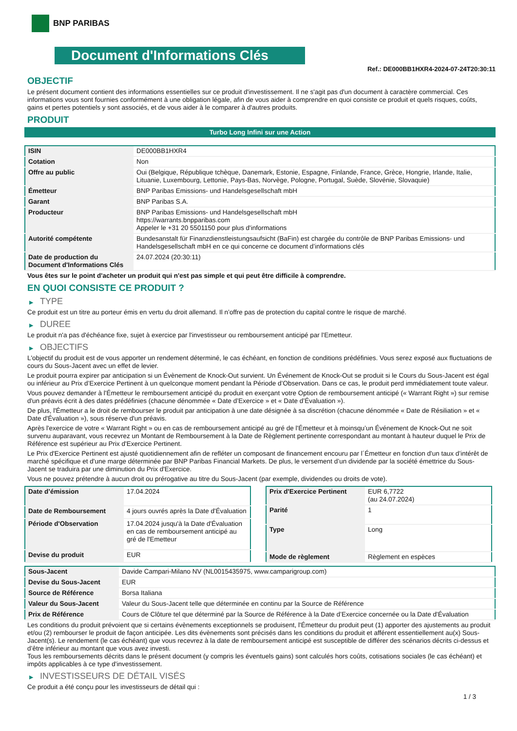BNP PARIBAS
Document d'Informations Clés
Ref.: DE000BB1HXR4-2024-07-24T20:30:11
OBJECTIF
Le présent document contient des informations essentielles sur ce produit d'investissement. Il ne s'agit pas d'un document à caractère commercial. Ces informations vous sont fournies conformément à une obligation légale, afin de vous aider à comprendre en quoi consiste ce produit et quels risques, coûts, gains et pertes potentiels y sont associés, et de vous aider à le comparer à d'autres produits.
PRODUIT
Turbo Long Infini sur une Action
| ISIN | DE000BB1HXR4 |
| Cotation | Non |
| Offre au public | Oui (Belgique, République tchèque, Danemark, Estonie, Espagne, Finlande, France, Grèce, Hongrie, Irlande, Italie, Lituanie, Luxembourg, Lettonie, Pays-Bas, Norvège, Pologne, Portugal, Suède, Slovénie, Slovaquie) |
| Émetteur | BNP Paribas Emissions- und Handelsgesellschaft mbH |
| Garant | BNP Paribas S.A. |
| Producteur | BNP Paribas Emissions- und Handelsgesellschaft mbH https://warrants.bnpparibas.com Appeler le +31 20 5501150 pour plus d'informations |
| Autorité compétente | Bundesanstalt für Finanzdienstleistungsaufsicht (BaFin) est chargée du contrôle de BNP Paribas Emissions- und Handelsgesellschaft mbH en ce qui concerne ce document d’informations clés |
| Date de production du Document d'Informations Clés | 24.07.2024 (20:30:11) |
Vous êtes sur le point d'acheter un produit qui n'est pas simple et qui peut être difficile à comprendre.
EN QUOI CONSISTE CE PRODUIT ?
▶ TYPE
Ce produit est un titre au porteur émis en vertu du droit allemand. Il n’offre pas de protection du capital contre le risque de marché.
▶ DUREE
Le produit n'a pas d'échéance fixe, sujet à exercice par l'investisseur ou remboursement anticipé par l'Emetteur.
▶ OBJECTIFS
L'objectif du produit est de vous apporter un rendement déterminé, le cas échéant, en fonction de conditions prédéfinies. Vous serez exposé aux fluctuations de cours du Sous-Jacent avec un effet de levier.
Le produit pourra expirer par anticipation si un Évènement de Knock-Out survient. Un Événement de Knock-Out se produit si le Cours du Sous-Jacent est égal ou inférieur au Prix d’Exercice Pertinent à un quelconque moment pendant la Période d’Observation. Dans ce cas, le produit perd immédiatement toute valeur.
Vous pouvez demander à l'Émetteur le remboursement anticipé du produit en exerçant votre Option de remboursement anticipé (« Warrant Right ») sur remise d'un préavis écrit à des dates prédéfinies (chacune dénommée « Date d’Exercice » et « Date d’Évaluation »).
De plus, l'Émetteur a le droit de rembourser le produit par anticipation à une date désignée à sa discrétion (chacune dénommée « Date de Résiliation » et « Date d'Évaluation »), sous réserve d'un préavis.
Après l'exercice de votre « Warrant Right » ou en cas de remboursement anticipé au gré de l'Émetteur et à moinsqu’un Événement de Knock-Out ne soit survenu auparavant, vous recevrez un Montant de Remboursement à la Date de Règlement pertinente correspondant au montant à hauteur duquel le Prix de Référence est supérieur au Prix d'Exercice Pertinent.
Le Prix d'Exercice Pertinent est ajusté quotidiennement afin de refléter un composant de financement encouru par l´Émetteur en fonction d'un taux d’intérêt de marché spécifique et d'une marge déterminée par BNP Paribas Financial Markets. De plus, le versement d’un dividende par la société émettrice du Sous-Jacent se traduira par une diminution du Prix d'Exercice.
Vous ne pouvez prétendre à aucun droit ou prérogative au titre du Sous-Jacent (par exemple, dividendes ou droits de vote).
| Date d’émission | 17.04.2024 |
| Date de Remboursement | 4 jours ouvrés après la Date d'Évaluation |
| Période d'Observation | 17.04.2024 jusqu'à la Date d'Évaluation en cas de remboursement anticipé au gré de l'Emetteur |
| Devise du produit | EUR |
| Prix d'Exercice Pertinent | EUR 6,7722 (au 24.07.2024) |
| Parité | 1 |
| Type | Long |
| Mode de règlement | Règlement en espèces |
| Sous-Jacent | Davide Campari-Milano NV (NL0015435975, www.camparigroup.com) |
| Devise du Sous-Jacent | EUR |
| Source de Référence | Borsa Italiana |
| Valeur du Sous-Jacent | Valeur du Sous-Jacent telle que déterminée en continu par la Source de Référence |
| Prix de Référence | Cours de Clôture tel que déterminé par la Source de Référence à la Date d’Exercice concernée ou la Date d'Évaluation |
Les conditions du produit prévoient que si certains évènements exceptionnels se produisent, l'Émetteur du produit peut (1) apporter des ajustements au produit et/ou (2) rembourser le produit de façon anticipée. Les dits évènements sont précisés dans les conditions du produit et afférent essentiellement au(x) Sous-Jacent(s). Le rendement (le cas échéant) que vous recevrez à la date de remboursement anticipé est susceptible de différer des scénarios décrits ci-dessus et d’être inférieur au montant que vous avez investi.
Tous les remboursements décrits dans le présent document (y compris les éventuels gains) sont calculés hors coûts, cotisations sociales (le cas échéant) et impôts applicables à ce type d'investissement.
▶ INVESTISSEURS DE DÉTAIL VISÉS
Ce produit a été conçu pour les investisseurs de détail qui :
1 / 3